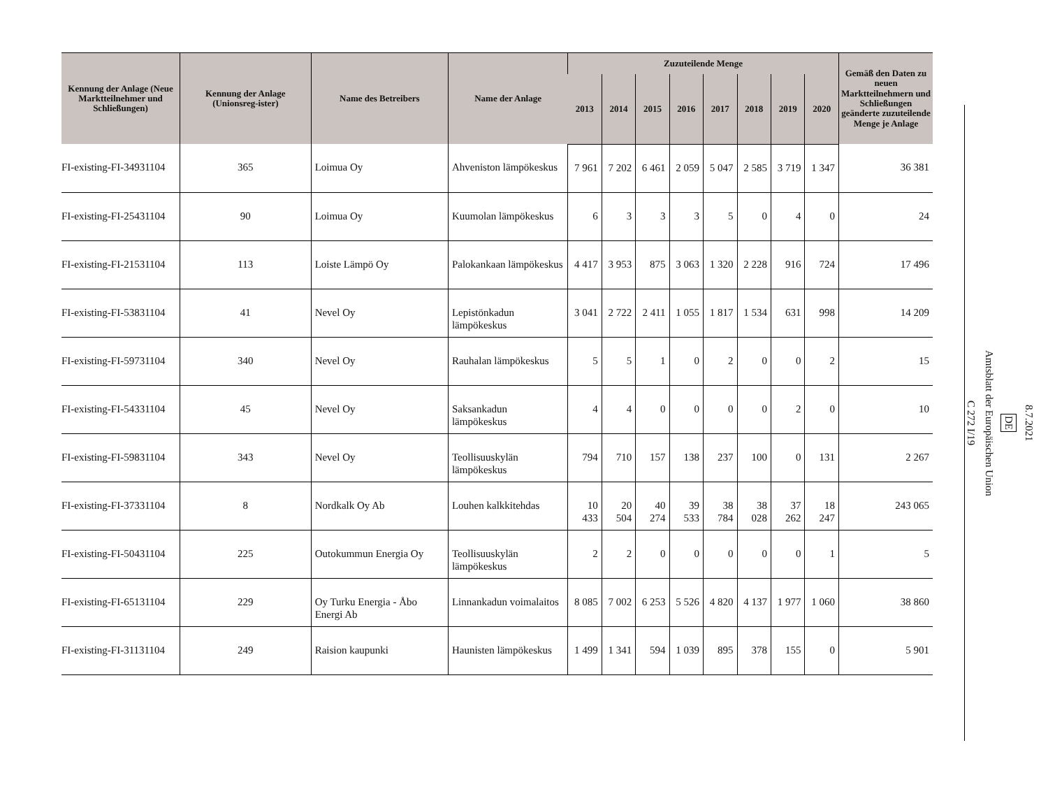| Kennung der Anlage (Neue Marktteilnehmer und Schließungen) | Kennung der Anlage (Unionsreg-ister) | Name des Betreibers | Name der Anlage | Zuzuteilende Menge | | | | | | | | Gemäß den Daten zu neuen Marktteilnehmern und Schließungen geänderte zuzuteilende Menge je Anlage |
| --- | --- | --- | --- | --- | --- | --- | --- | --- | --- | --- | --- | --- |
| | | | | 2013 | 2014 | 2015 | 2016 | 2017 | 2018 | 2019 | 2020 | |
| FI-existing-FI-34931104 | 365 | Loimua Oy | Ahveniston lämpökeskus | 7 961 | 7 202 | 6 461 | 2 059 | 5 047 | 2 585 | 3 719 | 1 347 | 36 381 |
| FI-existing-FI-25431104 | 90 | Loimua Oy | Kuumolan lämpökeskus | 6 | 3 | 3 | 3 | 5 | 0 | 4 | 0 | 24 |
| FI-existing-FI-21531104 | 113 | Loiste Lämpö Oy | Palokankaan lämpökeskus | 4 417 | 3 953 | 875 | 3 063 | 1 320 | 2 228 | 916 | 724 | 17 496 |
| FI-existing-FI-53831104 | 41 | Nevel Oy | Lepistönkadun lämpökeskus | 3 041 | 2 722 | 2 411 | 1 055 | 1 817 | 1 534 | 631 | 998 | 14 209 |
| FI-existing-FI-59731104 | 340 | Nevel Oy | Rauhalan lämpökeskus | 5 | 5 | 1 | 0 | 2 | 0 | 0 | 2 | 15 |
| FI-existing-FI-54331104 | 45 | Nevel Oy | Saksankadun lämpökeskus | 4 | 4 | 0 | 0 | 0 | 0 | 2 | 0 | 10 |
| FI-existing-FI-59831104 | 343 | Nevel Oy | Teollisuuskylän lämpökeskus | 794 | 710 | 157 | 138 | 237 | 100 | 0 | 131 | 2 267 |
| FI-existing-FI-37331104 | 8 | Nordkalk Oy Ab | Louhen kalkkitehdas | 10 433 | 20 504 | 40 274 | 39 533 | 38 784 | 38 028 | 37 262 | 18 247 | 243 065 |
| FI-existing-FI-50431104 | 225 | Outokummun Energia Oy | Teollisuuskylän lämpökeskus | 2 | 2 | 0 | 0 | 0 | 0 | 0 | 1 | 5 |
| FI-existing-FI-65131104 | 229 | Oy Turku Energia - Åbo Energi Ab | Linnankadun voimalaitos | 8 085 | 7 002 | 6 253 | 5 526 | 4 820 | 4 137 | 1 977 | 1 060 | 38 860 |
| FI-existing-FI-31131104 | 249 | Raision kaupunki | Haunisten lämpökeskus | 1 499 | 1 341 | 594 | 1 039 | 895 | 378 | 155 | 0 | 5 901 |
8.7.2021
DE
Amtsblatt der Europäischen Union
C 272 I/19